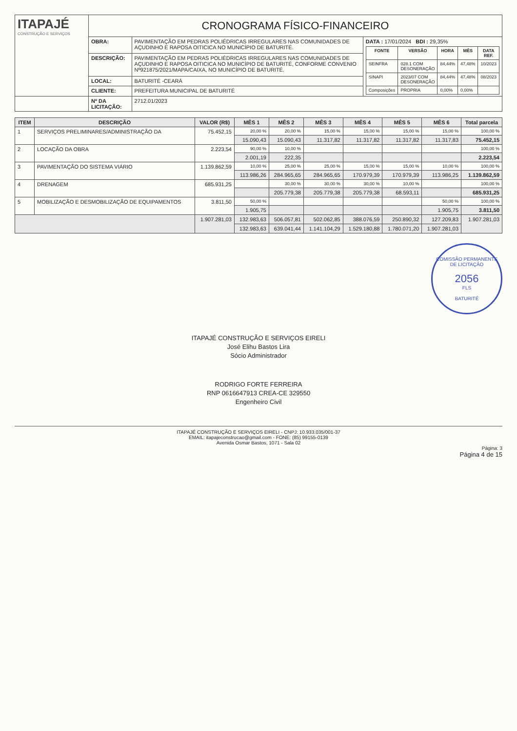| ITAPAJÉ CONSTRUÇÃO E SERVIÇOS | CRONOGRAMA FÍSICO-FINANCEIRO | | |
| | OBRA: | PAVIMENTAÇÃO EM PEDRAS POLIÉDRICAS IRREGULARES NAS COMUNIDADES DE AÇUDINHO E RAPOSA OITICICA NO MUNICÍPIO DE BATURITÉ. | DATA : 17/01/2024 BDI : 29,35% / FONTE / VERSÃO / HORA / MÊS / DATA REF. / / --- / --- / --- / --- / --- / / SEINFRA / 028.1 COM DESONERAÇÃO / 84,44% / 47,48% / 10/2023 / / SINAPI / 2023/07 COM DESONERAÇÃO / 84,44% / 47,48% / 08/2023 / / Composições / PROPRIA / 0,00% / 0,00% / / |
| | DESCRIÇÃO: | PAVIMENTAÇÃO EM PEDRAS POLIÉDRICAS IRREGULARES NAS COMUNIDADES DE AÇUDINHO E RAPOSA OITICICA NO MUNICÍPIO DE BATURITÉ, CONFORME CONVENIO Nº921875/2021/MAPA/CAIXA, NO MUNICÍPIO DE BATURITÉ. | |
| | LOCAL: | BATURITÉ -CEARÁ | |
| | CLIENTE: | PREFEITURA MUNICIPAL DE BATURITÉ | |
| | Nº DA LICITAÇÃO: | 2712.01/2023 | |
| ITEM | DESCRIÇÃO | VALOR (R$) | MÊS 1 | MÊS 2 | MÊS 3 | MÊS 4 | MÊS 5 | MÊS 6 | Total parcela |
| --- | --- | --- | --- | --- | --- | --- | --- | --- | --- |
| 1 | SERVIÇOS PRELIMINARES/ADMINISTRAÇÃO DA | 75.452,15 | 20,00 % | 20,00 % | 15,00 % | 15,00 % | 15,00 % | 15,00 % | 100,00 % |
| | | | 15.090,43 | 15.090,43 | 11.317,82 | 11.317,82 | 11.317,82 | 11.317,83 | 75.452,15 |
| 2 | LOCAÇÃO DA OBRA | 2.223,54 | 90,00 % | 10,00 % | | | | | 100,00 % |
| | | | 2.001,19 | 222,35 | | | | | 2.223,54 |
| 3 | PAVIMENTAÇÃO DO SISTEMA VIÁRIO | 1.139.862,59 | 10,00 % | 25,00 % | 25,00 % | 15,00 % | 15,00 % | 10,00 % | 100,00 % |
| | | | 113.986,26 | 284.965,65 | 284.965,65 | 170.979,39 | 170.979,39 | 113.986,25 | 1.139.862,59 |
| 4 | DRENAGEM | 685.931,25 | | 30,00 % | 30,00 % | 30,00 % | 10,00 % | | 100,00 % |
| | | | | 205.779,38 | 205.779,38 | 205.779,38 | 68.593,11 | | 685.931,25 |
| 5 | MOBILIZAÇÃO E DESMOBILIZAÇÃO DE EQUIPAMENTOS | 3.811,50 | 50,00 % | | | | | 50,00 % | 100,00 % |
| | | | 1.905,75 | | | | | 1.905,75 | 3.811,50 |
| | | 1.907.281,03 | 132.983,63 | 506.057,81 | 502.062,85 | 388.076,59 | 250.890,32 | 127.209,83 | 1.907.281,03 |
| | | | 132.983,63 | 639.041,44 | 1.141.104,29 | 1.529.180,88 | 1.780.071,20 | 1.907.281,03 | |
COMISSÃO PERMANENTE DE LICITAÇÃO
2056
FLS
BATURITÉ
ITAPAJÉ CONSTRUÇÃO E SERVIÇOS EIRELI
José Elihu Bastos Lira
Sócio Administrador
RODRIGO FORTE FERREIRA
RNP 0616647913 CREA-CE 329550
Engenheiro Civil
ITAPAJÉ CONSTRUÇÃO E SERVIÇOS EIRELI - CNPJ: 10.933.035/001-37
EMAIL: itapajeconstrucao@gmail.com - FONE: (85) 99155-0139
Avenida Osmar Bastos, 1071 - Sala 02
Página: 3
Página 4 de 15